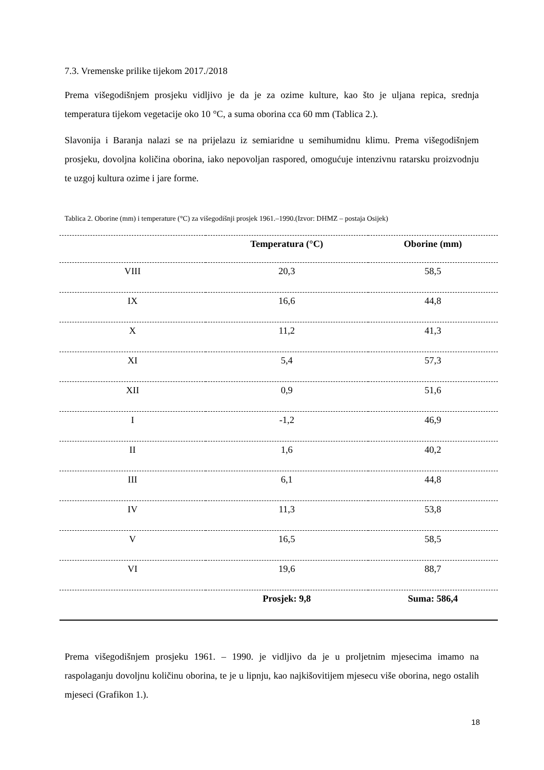7.3. Vremenske prilike tijekom 2017./2018
Prema višegodišnjem prosjeku vidljivo je da je za ozime kulture, kao što je uljana repica, srednja temperatura tijekom vegetacije oko 10 °C, a suma oborina cca 60 mm (Tablica 2.).
Slavonija i Baranja nalazi se na prijelazu iz semiaridne u semihumidnu klimu. Prema višegodišnjem prosjeku, dovoljna količina oborina, iako nepovoljan raspored, omogućuje intenzivnu ratarsku proizvodnju te uzgoj kultura ozime i jare forme.
Tablica 2. Oborine (mm) i temperature (°C) za višegodišnji prosjek 1961.–1990.(Izvor: DHMZ – postaja Osijek)
| | Temperatura (°C) | Oborine (mm) |
| --- | --- | --- |
| VIII | 20,3 | 58,5 |
| IX | 16,6 | 44,8 |
| X | 11,2 | 41,3 |
| XI | 5,4 | 57,3 |
| XII | 0,9 | 51,6 |
| I | -1,2 | 46,9 |
| II | 1,6 | 40,2 |
| III | 6,1 | 44,8 |
| IV | 11,3 | 53,8 |
| V | 16,5 | 58,5 |
| VI | 19,6 | 88,7 |
| | Prosjek: 9,8 | Suma: 586,4 |
Prema višegodišnjem prosjeku 1961. – 1990. je vidljivo da je u proljetnim mjesecima imamo na raspolaganju dovoljnu količinu oborina, te je u lipnju, kao najkišovitijem mjesecu više oborina, nego ostalih mjeseci (Grafikon 1.).
18